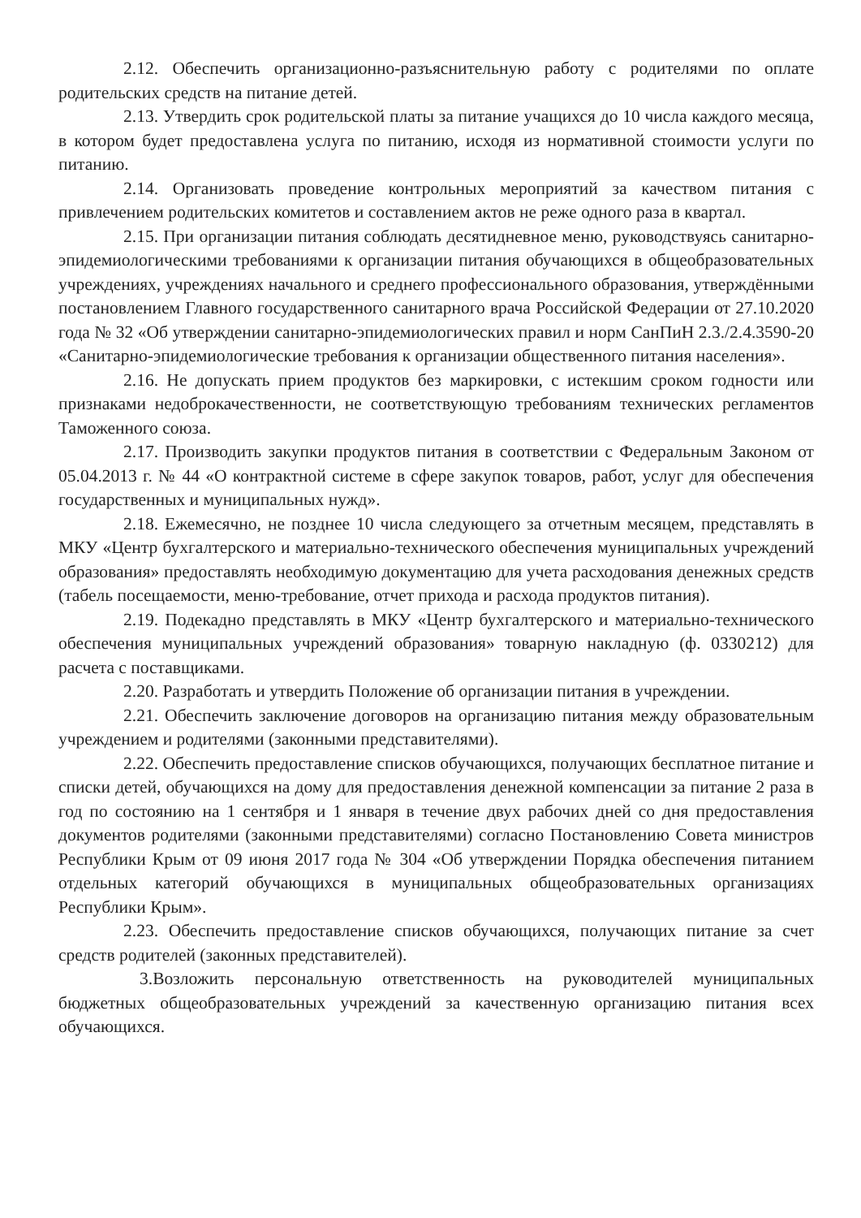2.12. Обеспечить организационно-разъяснительную работу с родителями по оплате родительских средств на питание детей.
2.13. Утвердить срок родительской платы за питание учащихся до 10 числа каждого месяца, в котором будет предоставлена услуга по питанию, исходя из нормативной стоимости услуги по питанию.
2.14. Организовать проведение контрольных мероприятий за качеством питания с привлечением родительских комитетов и составлением актов не реже одного раза в квартал.
2.15. При организации питания соблюдать десятидневное меню, руководствуясь санитарно-эпидемиологическими требованиями к организации питания обучающихся в общеобразовательных учреждениях, учреждениях начального и среднего профессионального образования, утверждёнными постановлением Главного государственного санитарного врача Российской Федерации от 27.10.2020 года № 32 «Об утверждении санитарно-эпидемиологических правил и норм СанПиН 2.3./2.4.3590-20 «Санитарно-эпидемиологические требования к организации общественного питания населения».
2.16. Не допускать прием продуктов без маркировки, с истекшим сроком годности или признаками недоброкачественности, не соответствующую требованиям технических регламентов Таможенного союза.
2.17. Производить закупки продуктов питания в соответствии с Федеральным Законом от 05.04.2013 г. № 44 «О контрактной системе в сфере закупок товаров, работ, услуг для обеспечения государственных и муниципальных нужд».
2.18. Ежемесячно, не позднее 10 числа следующего за отчетным месяцем, представлять в МКУ «Центр бухгалтерского и материально-технического обеспечения муниципальных учреждений образования» предоставлять необходимую документацию для учета расходования денежных средств (табель посещаемости, меню-требование, отчет прихода и расхода продуктов питания).
2.19. Подекадно представлять в МКУ «Центр бухгалтерского и материально-технического обеспечения муниципальных учреждений образования» товарную накладную (ф. 0330212) для расчета с поставщиками.
2.20. Разработать и утвердить Положение об организации питания в учреждении.
2.21. Обеспечить заключение договоров на организацию питания между образовательным учреждением и родителями (законными представителями).
2.22. Обеспечить предоставление списков обучающихся, получающих бесплатное питание и списки детей, обучающихся на дому для предоставления денежной компенсации за питание 2 раза в год по состоянию на 1 сентября и 1 января в течение двух рабочих дней со дня предоставления документов родителями (законными представителями) согласно Постановлению Совета министров Республики Крым от 09 июня 2017 года № 304 «Об утверждении Порядка обеспечения питанием отдельных категорий обучающихся в муниципальных общеобразовательных организациях Республики Крым».
2.23. Обеспечить предоставление списков обучающихся, получающих питание за счет средств родителей (законных представителей).
3.Возложить персональную ответственность на руководителей муниципальных бюджетных общеобразовательных учреждений за качественную организацию питания всех обучающихся.